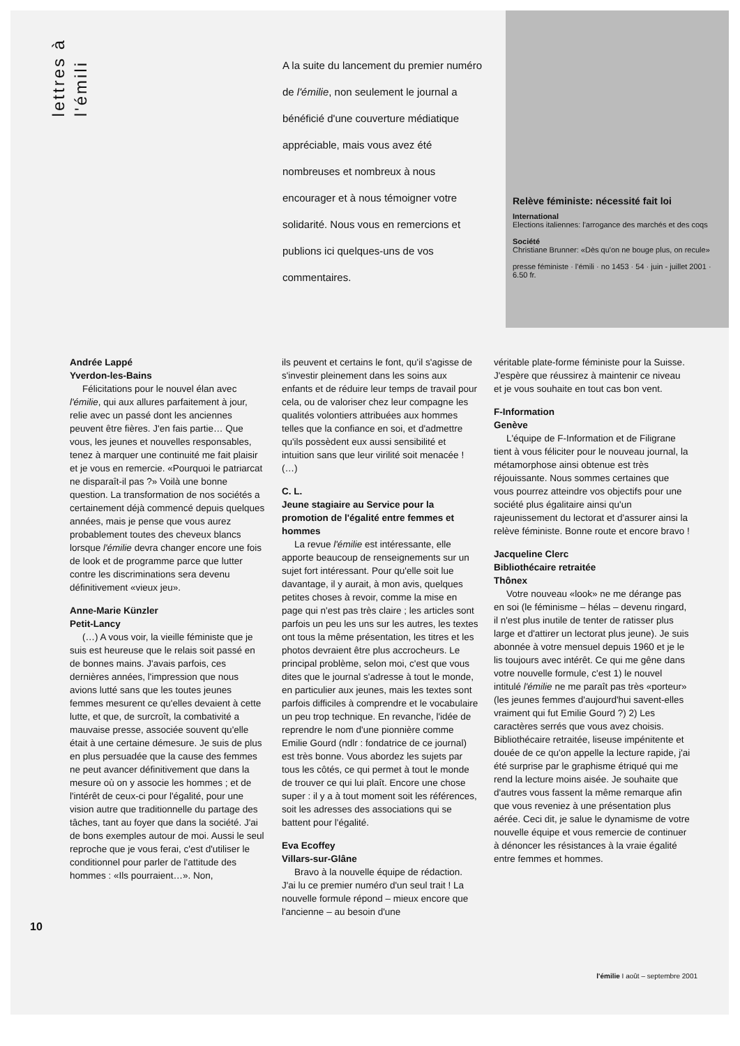lettres à
l'émili
A la suite du lancement du premier numéro de l'émilie, non seulement le journal a bénéficié d'une couverture médiatique appréciable, mais vous avez été nombreuses et nombreux à nous encourager et à nous témoigner votre solidarité. Nous vous en remercions et publions ici quelques-uns de vos commentaires.
Relève féministe: nécessité fait loi
International
Elections italiennes: l'arrogance des marchés et des coqs
Société
Christiane Brunner: «Dès qu'on ne bouge plus, on recule»
presse féministe · l'émili · no 1453 · 54 · juin - juillet 2001 · 6.50 fr.
Andrée Lappé
Yverdon-les-Bains
Félicitations pour le nouvel élan avec l'émilie, qui aux allures parfaitement à jour, relie avec un passé dont les anciennes peuvent être fières. J'en fais partie… Que vous, les jeunes et nouvelles responsables, tenez à marquer une continuité me fait plaisir et je vous en remercie. «Pourquoi le patriarcat ne disparaît-il pas ?» Voilà une bonne question. La transformation de nos sociétés a certainement déjà commencé depuis quelques années, mais je pense que vous aurez probablement toutes des cheveux blancs lorsque l'émilie devra changer encore une fois de look et de programme parce que lutter contre les discriminations sera devenu définitivement «vieux jeu».
Anne-Marie Künzler
Petit-Lancy
(…) A vous voir, la vieille féministe que je suis est heureuse que le relais soit passé en de bonnes mains. J'avais parfois, ces dernières années, l'impression que nous avions lutté sans que les toutes jeunes femmes mesurent ce qu'elles devaient à cette lutte, et que, de surcroît, la combativité a mauvaise presse, associée souvent qu'elle était à une certaine démesure. Je suis de plus en plus persuadée que la cause des femmes ne peut avancer définitivement que dans la mesure où on y associe les hommes ; et de l'intérêt de ceux-ci pour l'égalité, pour une vision autre que traditionnelle du partage des tâches, tant au foyer que dans la société. J'ai de bons exemples autour de moi. Aussi le seul reproche que je vous ferai, c'est d'utiliser le conditionnel pour parler de l'attitude des hommes : «Ils pourraient…». Non,
ils peuvent et certains le font, qu'il s'agisse de s'investir pleinement dans les soins aux enfants et de réduire leur temps de travail pour cela, ou de valoriser chez leur compagne les qualités volontiers attribuées aux hommes telles que la confiance en soi, et d'admettre qu'ils possèdent eux aussi sensibilité et intuition sans que leur virilité soit menacée ! (…)
C. L.
Jeune stagiaire au Service pour la promotion de l'égalité entre femmes et hommes
La revue l'émilie est intéressante, elle apporte beaucoup de renseignements sur un sujet fort intéressant. Pour qu'elle soit lue davantage, il y aurait, à mon avis, quelques petites choses à revoir, comme la mise en page qui n'est pas très claire ; les articles sont parfois un peu les uns sur les autres, les textes ont tous la même présentation, les titres et les photos devraient être plus accrocheurs. Le principal problème, selon moi, c'est que vous dites que le journal s'adresse à tout le monde, en particulier aux jeunes, mais les textes sont parfois difficiles à comprendre et le vocabulaire un peu trop technique. En revanche, l'idée de reprendre le nom d'une pionnière comme Emilie Gourd (ndlr : fondatrice de ce journal) est très bonne. Vous abordez les sujets par tous les côtés, ce qui permet à tout le monde de trouver ce qui lui plaît. Encore une chose super : il y a à tout moment soit les références, soit les adresses des associations qui se battent pour l'égalité.
Eva Ecoffey
Villars-sur-Glâne
Bravo à la nouvelle équipe de rédaction. J'ai lu ce premier numéro d'un seul trait ! La nouvelle formule répond – mieux encore que l'ancienne – au besoin d'une
véritable plate-forme féministe pour la Suisse. J'espère que réussirez à maintenir ce niveau et je vous souhaite en tout cas bon vent.
F-Information
Genève
L'équipe de F-Information et de Filigrane tient à vous féliciter pour le nouveau journal, la métamorphose ainsi obtenue est très réjouissante. Nous sommes certaines que vous pourrez atteindre vos objectifs pour une société plus égalitaire ainsi qu'un rajeunissement du lectorat et d'assurer ainsi la relève féministe. Bonne route et encore bravo !
Jacqueline Clerc
Bibliothécaire retraitée
Thônex
Votre nouveau «look» ne me dérange pas en soi (le féminisme – hélas – devenu ringard, il n'est plus inutile de tenter de ratisser plus large et d'attirer un lectorat plus jeune). Je suis abonnée à votre mensuel depuis 1960 et je le lis toujours avec intérêt. Ce qui me gêne dans votre nouvelle formule, c'est 1) le nouvel intitulé l'émilie ne me paraît pas très «porteur» (les jeunes femmes d'aujourd'hui savent-elles vraiment qui fut Emilie Gourd ?) 2) Les caractères serrés que vous avez choisis. Bibliothécaire retraitée, liseuse impénitente et douée de ce qu'on appelle la lecture rapide, j'ai été surprise par le graphisme étriqué qui me rend la lecture moins aisée. Je souhaite que d'autres vous fassent la même remarque afin que vous reveniez à une présentation plus aérée. Ceci dit, je salue le dynamisme de votre nouvelle équipe et vous remercie de continuer à dénoncer les résistances à la vraie égalité entre femmes et hommes.
10
l'émilie I août – septembre 2001